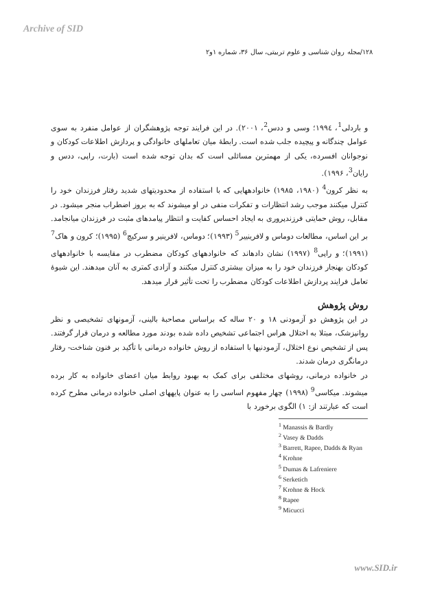Archive of SID
۱۲۸/مجله روان شناسی و علوم تربیتی، سال ۳۶، شماره ۱و۲
و باردلی<sup>1</sup>، ۱۹۹٤؛ وسی و ددس<sup>2</sup>، ۲۰۰۱). در این فرایند توجه پژوهشگران از عوامل منفرد به سوی عوامل چندگانه و پیچیده جلب شده است. رابطهٔ میان تعاملهای خانوادگی و پردازش اطلاعات کودکان و نوجوانان افسرده، یکی از مهمترین مسائلی است که بدان توجه شده است (بارت، راپی، ددس و رایان<sup>3</sup>، ۱۹۹۶).
به نظر کرون<sup>4</sup> (۱۹۸۰، ۱۹۸۵) خانوادههایی که با استفاده از محدودیتهای شدید رفتار فرزندان خود را کنترل میکنند موجب رشد انتظارات و تفکرات منفی در او میشوند که به بروز اضطراب منجر میشود. در مقابل، روش حمایتی فرزندپروری به ایجاد احساس کفایت و انتظار پیامدهای مثبت در فرزندان میانجامد. بر این اساس، مطالعات دوماس و لافرینییر<sup>5</sup> (۱۹۹۳)؛ دوماس، لافرینیر و سرکیچ<sup>6</sup> (۱۹۹۵)؛ کرون و هاک<sup>7</sup> (۱۹۹۱)؛ و راپی<sup>8</sup> (۱۹۹۷) نشان دادهاند که خانوادههای کودکان مضطرب در مقایسه با خانوادههای کودکان بهنجار فرزندان خود را به میزان بیشتری کنترل میکنند و آزادی کمتری به آنان میدهند. این شیوهٔ تعامل فرایند پردازش اطلاعات کودکان مضطرب را تحت تأثیر قرار میدهد.
روش پژوهش
در این پژوهش دو آزمودنی ۱۸ و ۲۰ ساله که براساس مصاحبهٔ بالینی، آزمونهای تشخیصی و نظر روانپزشک، مبتلا به اختلال هراس اجتماعی تشخیص داده شده بودند مورد مطالعه و درمان قرار گرفتند. پس از تشخیص نوع اختلال، آزمودنیها با استفاده از روش خانواده درمانی با تأکید بر فنون شناخت- رفتار درمانگری درمان شدند.
در خانواده درمانی، روشهای مختلفی برای کمک به بهبود روابط میان اعضای خانواده به کار برده میشوند. میکاسی<sup>9</sup> (۱۹۹۸) چهار مفهوم اساسی را به عنوان پایههای اصلی خانواده درمانی مطرح کرده است که عبارتند از: ۱) الگوی برخورد با
<sup>1</sup> Manassis & Bardly
<sup>2</sup> Vasey & Dadds
<sup>3</sup> Barrett, Rapee, Dadds & Ryan
<sup>4</sup> Krohne
<sup>5</sup> Dumas & Lafreniere
<sup>6</sup> Serketich
<sup>7</sup> Krohne & Hock
<sup>8</sup> Rapee
<sup>9</sup> Micucci
www.SID.ir